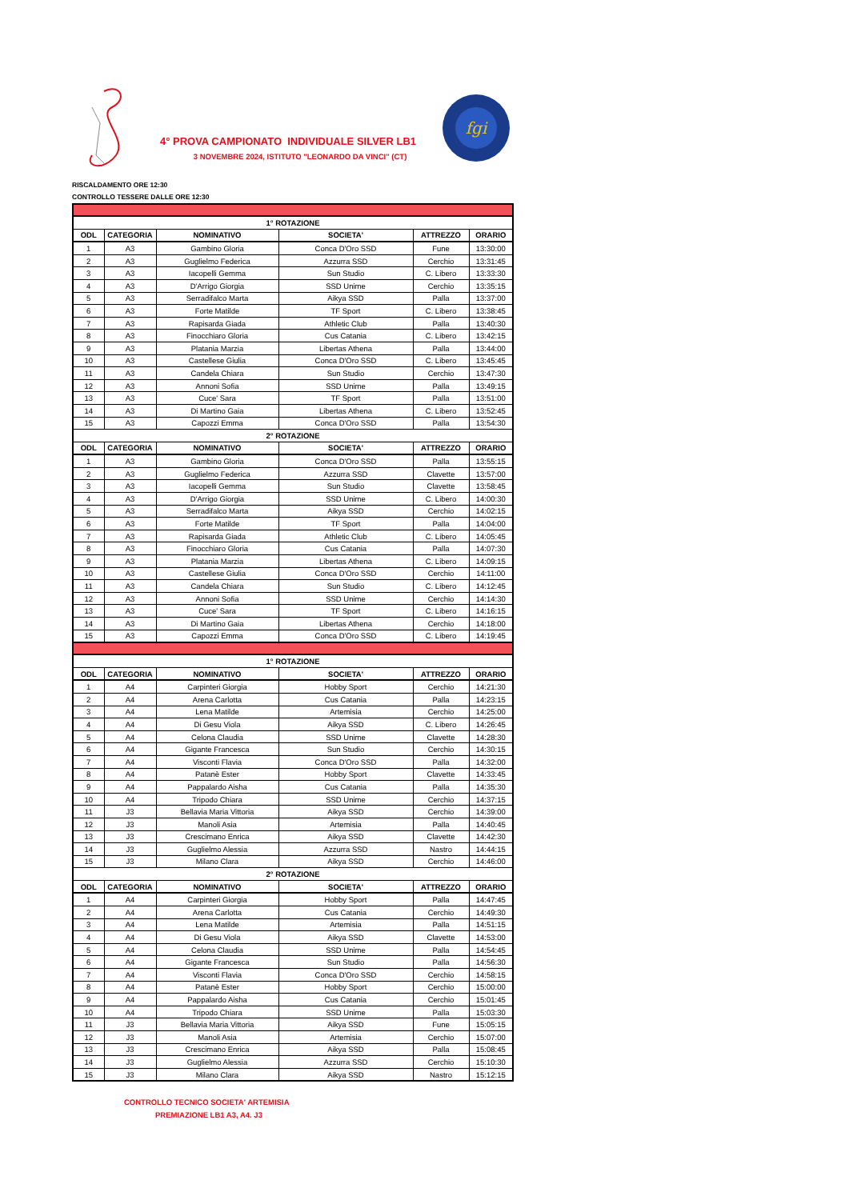4° PROVA CAMPIONATO INDIVIDUALE SILVER LB1
3 NOVEMBRE 2024, ISTITUTO "LEONARDO DA VINCI" (CT)
fgi
RISCALDAMENTO ORE 12:30
CONTROLLO TESSERE DALLE ORE 12:30
| 1° ROTAZIONE | | | | | |
| ODL | CATEGORIA | NOMINATIVO | SOCIETA' | ATTREZZO | ORARIO |
| 1 | A3 | Gambino Gloria | Conca D'Oro SSD | Fune | 13:30:00 |
| 2 | A3 | Guglielmo Federica | Azzurra SSD | Cerchio | 13:31:45 |
| 3 | A3 | Iacopelli Gemma | Sun Studio | C. Libero | 13:33:30 |
| 4 | A3 | D'Arrigo Giorgia | SSD Unime | Cerchio | 13:35:15 |
| 5 | A3 | Serradifalco Marta | Aikya SSD | Palla | 13:37:00 |
| 6 | A3 | Forte Matilde | TF Sport | C. Libero | 13:38:45 |
| 7 | A3 | Rapisarda Giada | Athletic Club | Palla | 13:40:30 |
| 8 | A3 | Finocchiaro Gloria | Cus Catania | C. Libero | 13:42:15 |
| 9 | A3 | Platania Marzia | Libertas Athena | Palla | 13:44:00 |
| 10 | A3 | Castellese Giulia | Conca D'Oro SSD | C. Libero | 13:45:45 |
| 11 | A3 | Candela Chiara | Sun Studio | Cerchio | 13:47:30 |
| 12 | A3 | Annoni Sofia | SSD Unime | Palla | 13:49:15 |
| 13 | A3 | Cuce' Sara | TF Sport | Palla | 13:51:00 |
| 14 | A3 | Di Martino Gaia | Libertas Athena | C. Libero | 13:52:45 |
| 15 | A3 | Capozzi Emma | Conca D'Oro SSD | Palla | 13:54:30 |
| 2° ROTAZIONE | | | | | |
| ODL | CATEGORIA | NOMINATIVO | SOCIETA' | ATTREZZO | ORARIO |
| 1 | A3 | Gambino Gloria | Conca D'Oro SSD | Palla | 13:55:15 |
| 2 | A3 | Guglielmo Federica | Azzurra SSD | Clavette | 13:57:00 |
| 3 | A3 | Iacopelli Gemma | Sun Studio | Clavette | 13:58:45 |
| 4 | A3 | D'Arrigo Giorgia | SSD Unime | C. Libero | 14:00:30 |
| 5 | A3 | Serradifalco Marta | Aikya SSD | Cerchio | 14:02:15 |
| 6 | A3 | Forte Matilde | TF Sport | Palla | 14:04:00 |
| 7 | A3 | Rapisarda Giada | Athletic Club | C. Libero | 14:05:45 |
| 8 | A3 | Finocchiaro Gloria | Cus Catania | Palla | 14:07:30 |
| 9 | A3 | Platania Marzia | Libertas Athena | C. Libero | 14:09:15 |
| 10 | A3 | Castellese Giulia | Conca D'Oro SSD | Cerchio | 14:11:00 |
| 11 | A3 | Candela Chiara | Sun Studio | C. Libero | 14:12:45 |
| 12 | A3 | Annoni Sofia | SSD Unime | Cerchio | 14:14:30 |
| 13 | A3 | Cuce' Sara | TF Sport | C. Libero | 14:16:15 |
| 14 | A3 | Di Martino Gaia | Libertas Athena | Cerchio | 14:18:00 |
| 15 | A3 | Capozzi Emma | Conca D'Oro SSD | C. Libero | 14:19:45 |
| 1° ROTAZIONE | | | | | |
| ODL | CATEGORIA | NOMINATIVO | SOCIETA' | ATTREZZO | ORARIO |
| 1 | A4 | Carpinteri Giorgia | Hobby Sport | Cerchio | 14:21:30 |
| 2 | A4 | Arena Carlotta | Cus Catania | Palla | 14:23:15 |
| 3 | A4 | Lena Matilde | Artemisia | Cerchio | 14:25:00 |
| 4 | A4 | Di Gesu Viola | Aikya SSD | C. Libero | 14:26:45 |
| 5 | A4 | Celona Claudia | SSD Unime | Clavette | 14:28:30 |
| 6 | A4 | Gigante Francesca | Sun Studio | Cerchio | 14:30:15 |
| 7 | A4 | Visconti Flavia | Conca D'Oro SSD | Palla | 14:32:00 |
| 8 | A4 | Patanè Ester | Hobby Sport | Clavette | 14:33:45 |
| 9 | A4 | Pappalardo Aisha | Cus Catania | Palla | 14:35:30 |
| 10 | A4 | Tripodo Chiara | SSD Unime | Cerchio | 14:37:15 |
| 11 | J3 | Bellavia Maria Vittoria | Aikya SSD | Cerchio | 14:39:00 |
| 12 | J3 | Manoli Asia | Artemisia | Palla | 14:40:45 |
| 13 | J3 | Crescimano Enrica | Aikya SSD | Clavette | 14:42:30 |
| 14 | J3 | Guglielmo Alessia | Azzurra SSD | Nastro | 14:44:15 |
| 15 | J3 | Milano Clara | Aikya SSD | Cerchio | 14:46:00 |
| 2° ROTAZIONE | | | | | |
| ODL | CATEGORIA | NOMINATIVO | SOCIETA' | ATTREZZO | ORARIO |
| 1 | A4 | Carpinteri Giorgia | Hobby Sport | Palla | 14:47:45 |
| 2 | A4 | Arena Carlotta | Cus Catania | Cerchio | 14:49:30 |
| 3 | A4 | Lena Matilde | Artemisia | Palla | 14:51:15 |
| 4 | A4 | Di Gesu Viola | Aikya SSD | Clavette | 14:53:00 |
| 5 | A4 | Celona Claudia | SSD Unime | Palla | 14:54:45 |
| 6 | A4 | Gigante Francesca | Sun Studio | Palla | 14:56:30 |
| 7 | A4 | Visconti Flavia | Conca D'Oro SSD | Cerchio | 14:58:15 |
| 8 | A4 | Patanè Ester | Hobby Sport | Cerchio | 15:00:00 |
| 9 | A4 | Pappalardo Aisha | Cus Catania | Cerchio | 15:01:45 |
| 10 | A4 | Tripodo Chiara | SSD Unime | Palla | 15:03:30 |
| 11 | J3 | Bellavia Maria Vittoria | Aikya SSD | Fune | 15:05:15 |
| 12 | J3 | Manoli Asia | Artemisia | Cerchio | 15:07:00 |
| 13 | J3 | Crescimano Enrica | Aikya SSD | Palla | 15:08:45 |
| 14 | J3 | Guglielmo Alessia | Azzurra SSD | Cerchio | 15:10:30 |
| 15 | J3 | Milano Clara | Aikya SSD | Nastro | 15:12:15 |
CONTROLLO TECNICO SOCIETA' ARTEMISIA
PREMIAZIONE LB1 A3, A4. J3